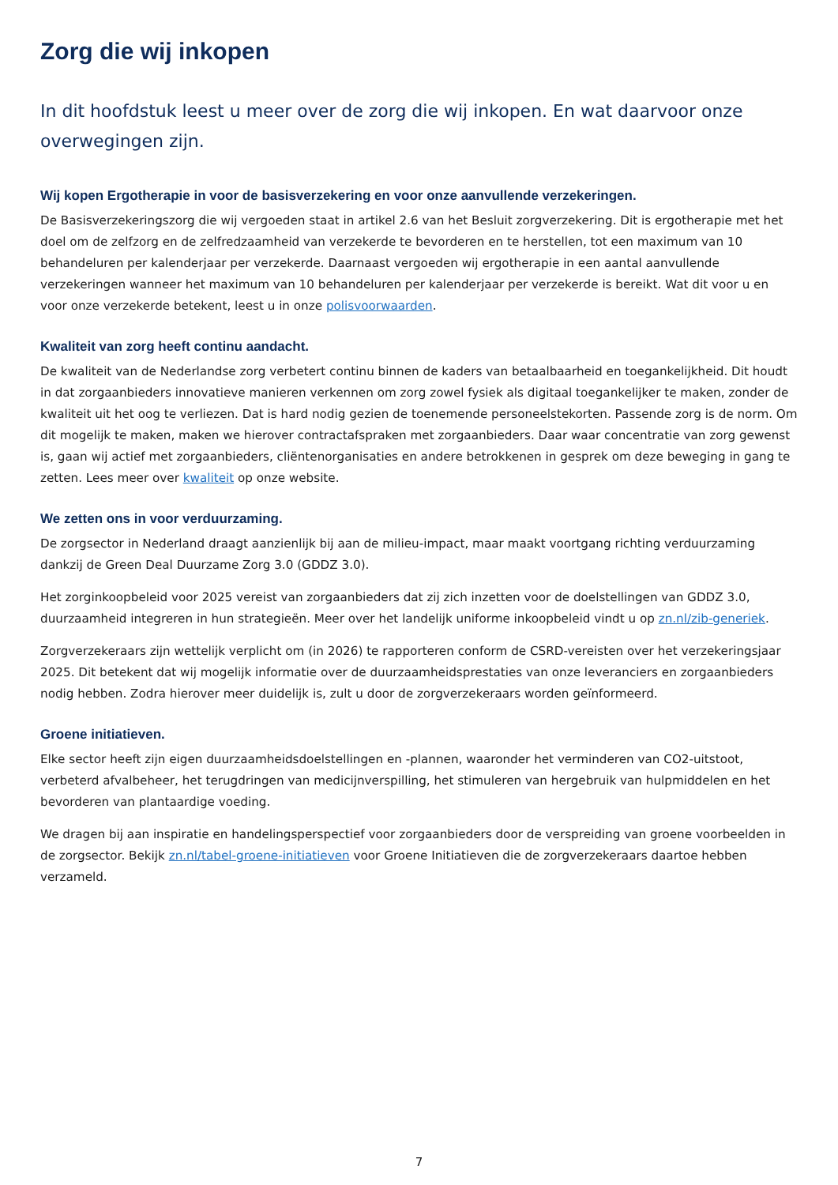Zorg die wij inkopen
In dit hoofdstuk leest u meer over de zorg die wij inkopen. En wat daarvoor onze overwegingen zijn.
Wij kopen Ergotherapie in voor de basisverzekering en voor onze aanvullende verzekeringen.
De Basisverzekeringszorg die wij vergoeden staat in artikel 2.6 van het Besluit zorgverzekering. Dit is ergotherapie met het doel om de zelfzorg en de zelfredzaamheid van verzekerde te bevorderen en te herstellen, tot een maximum van 10 behandeluren per kalenderjaar per verzekerde. Daarnaast vergoeden wij ergotherapie in een aantal aanvullende verzekeringen wanneer het maximum van 10 behandeluren per kalenderjaar per verzekerde is bereikt. Wat dit voor u en voor onze verzekerde betekent, leest u in onze polisvoorwaarden.
Kwaliteit van zorg heeft continu aandacht.
De kwaliteit van de Nederlandse zorg verbetert continu binnen de kaders van betaalbaarheid en toegankelijkheid. Dit houdt in dat zorgaanbieders innovatieve manieren verkennen om zorg zowel fysiek als digitaal toegankelijker te maken, zonder de kwaliteit uit het oog te verliezen. Dat is hard nodig gezien de toenemende personeelstekorten. Passende zorg is de norm. Om dit mogelijk te maken, maken we hierover contractafspraken met zorgaanbieders. Daar waar concentratie van zorg gewenst is, gaan wij actief met zorgaanbieders, cliëntenorganisaties en andere betrokkenen in gesprek om deze beweging in gang te zetten. Lees meer over kwaliteit op onze website.
We zetten ons in voor verduurzaming.
De zorgsector in Nederland draagt aanzienlijk bij aan de milieu-impact, maar maakt voortgang richting verduurzaming dankzij de Green Deal Duurzame Zorg 3.0 (GDDZ 3.0).
Het zorginkoopbeleid voor 2025 vereist van zorgaanbieders dat zij zich inzetten voor de doelstellingen van GDDZ 3.0, duurzaamheid integreren in hun strategieën. Meer over het landelijk uniforme inkoopbeleid vindt u op zn.nl/zib-generiek.
Zorgverzekeraars zijn wettelijk verplicht om (in 2026) te rapporteren conform de CSRD-vereisten over het verzekeringsjaar 2025. Dit betekent dat wij mogelijk informatie over de duurzaamheidsprestaties van onze leveranciers en zorgaanbieders nodig hebben. Zodra hierover meer duidelijk is, zult u door de zorgverzekeraars worden geïnformeerd.
Groene initiatieven.
Elke sector heeft zijn eigen duurzaamheidsdoelstellingen en -plannen, waaronder het verminderen van CO2-uitstoot, verbeterd afvalbeheer, het terugdringen van medicijnverspilling, het stimuleren van hergebruik van hulpmiddelen en het bevorderen van plantaardige voeding.
We dragen bij aan inspiratie en handelingsperspectief voor zorgaanbieders door de verspreiding van groene voorbeelden in de zorgsector. Bekijk zn.nl/tabel-groene-initiatieven voor Groene Initiatieven die de zorgverzekeraars daartoe hebben verzameld.
7